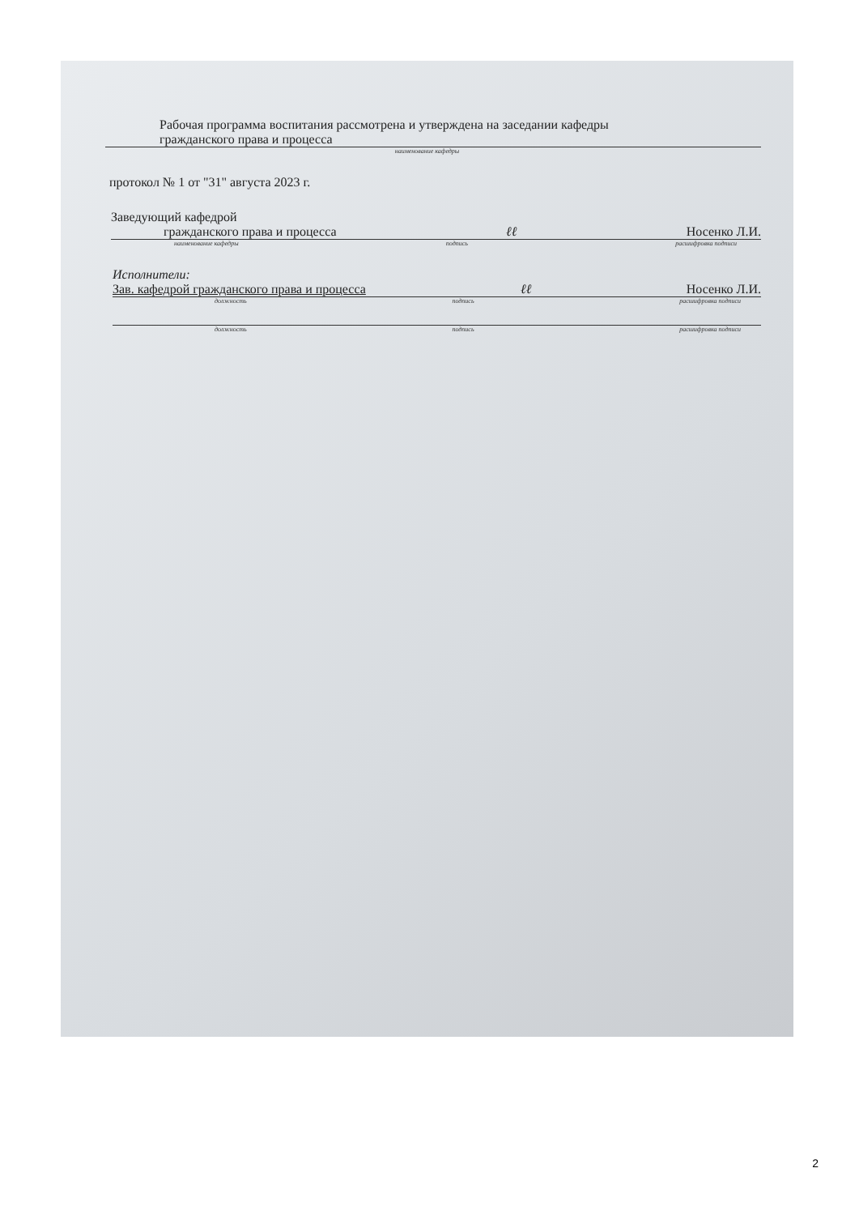Рабочая программа воспитания рассмотрена и утверждена на заседании кафедры
гражданского права и процесса
наименование кафедры
протокол № 1 от "31" августа 2023 г.
Заведующий кафедрой
гражданского права и процесса ℓℓ Носенко Л.И.
наименование кафедры подпись расшифровка подписи
Исполнители:
Зав. кафедрой гражданского права и процесса ℓℓ Носенко Л.И.
должность подпись расшифровка подписи
должность подпись расшифровка подписи
2